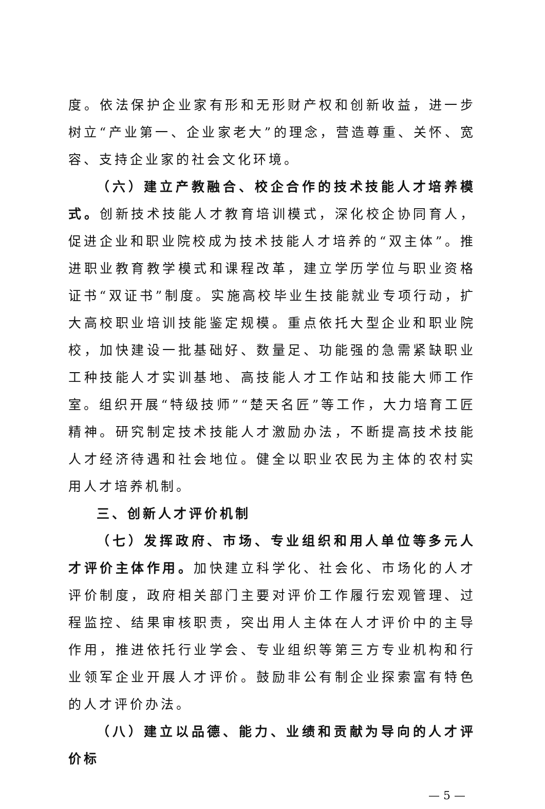度。依法保护企业家有形和无形财产权和创新收益，进一步树立“产业第一、企业家老大”的理念，营造尊重、关怀、宽容、支持企业家的社会文化环境。
（六）建立产教融合、校企合作的技术技能人才培养模式。创新技术技能人才教育培训模式，深化校企协同育人，促进企业和职业院校成为技术技能人才培养的“双主体”。推进职业教育教学模式和课程改革，建立学历学位与职业资格证书“双证书”制度。实施高校毕业生技能就业专项行动，扩大高校职业培训技能鉴定规模。重点依托大型企业和职业院校，加快建设一批基础好、数量足、功能强的急需紧缺职业工种技能人才实训基地、高技能人才工作站和技能大师工作室。组织开展“特级技师”“楚天名匠”等工作，大力培育工匠精神。研究制定技术技能人才激励办法，不断提高技术技能人才经济待遇和社会地位。健全以职业农民为主体的农村实用人才培养机制。
三、创新人才评价机制
（七）发挥政府、市场、专业组织和用人单位等多元人才评价主体作用。加快建立科学化、社会化、市场化的人才评价制度，政府相关部门主要对评价工作履行宏观管理、过程监控、结果审核职责，突出用人主体在人才评价中的主导作用，推进依托行业学会、专业组织等第三方专业机构和行业领军企业开展人才评价。鼓励非公有制企业探索富有特色的人才评价办法。
（八）建立以品德、能力、业绩和贡献为导向的人才评价标
— 5 —